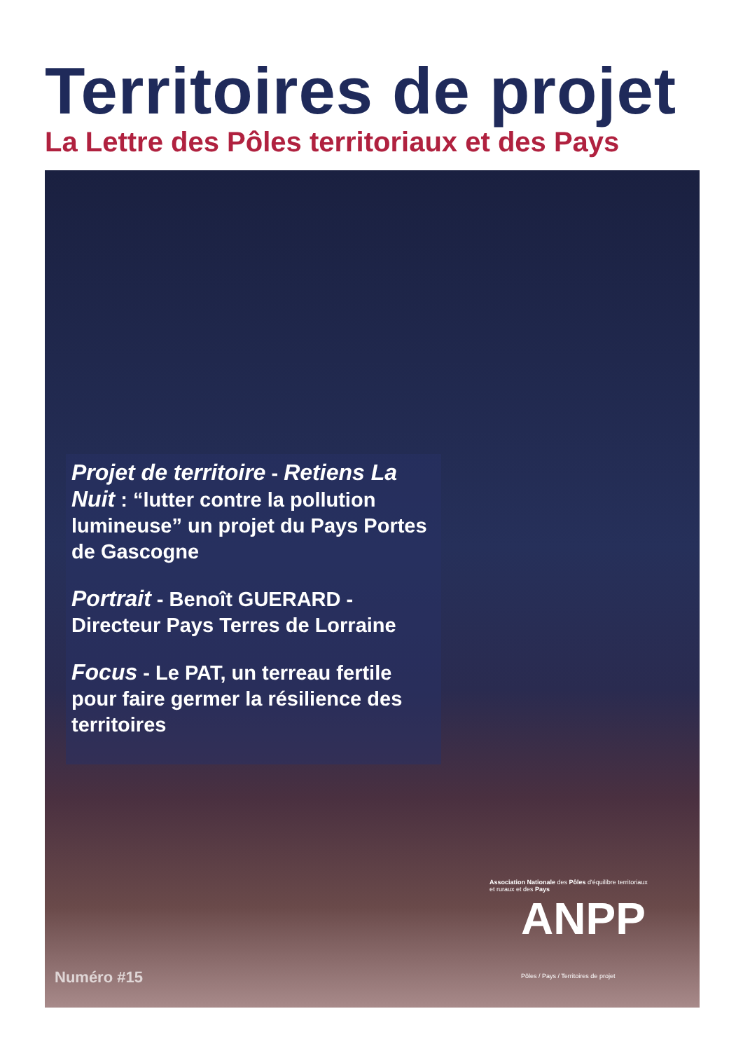Territoires de projet
La Lettre des Pôles territoriaux et des Pays
Projet de territoire - Retiens La Nuit : “lutter contre la pollution lumineuse” un projet du Pays Portes de Gascogne
Portrait - Benoît GUERARD - Directeur Pays Terres de Lorraine
Focus - Le PAT, un terreau fertile pour faire germer la résilience des territoires
Numéro #15
Association Nationale des Pôles d'équilibre territoriaux et ruraux et des Pays
ANPP
Pôles / Pays / Territoires de projet